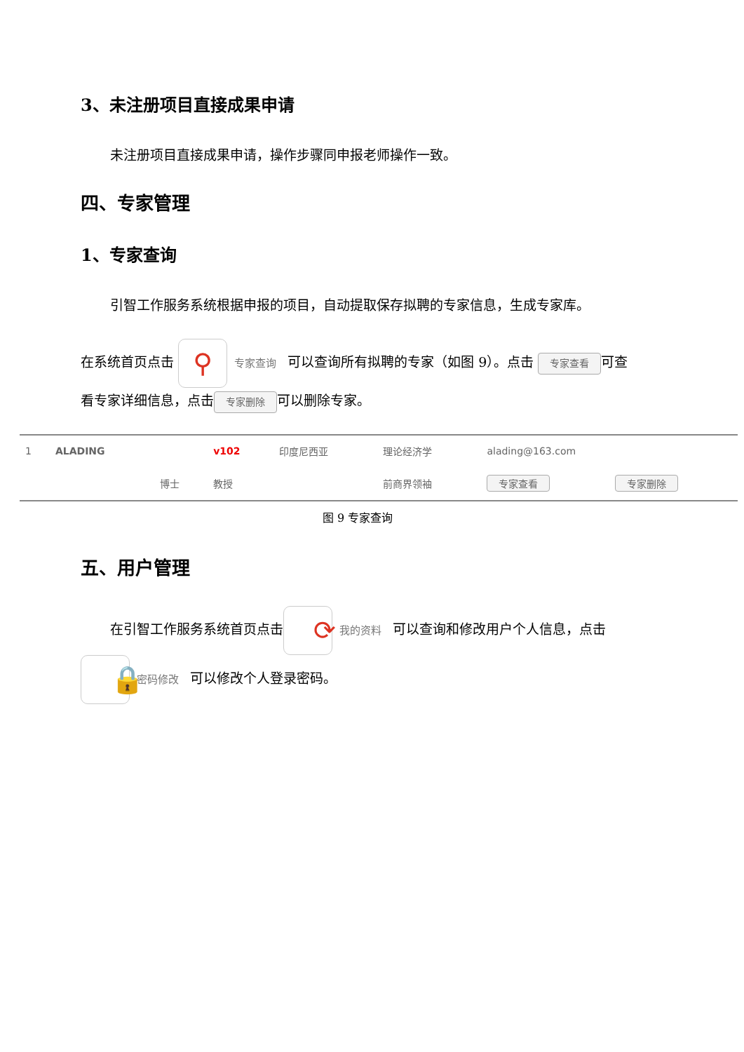3、未注册项目直接成果申请
未注册项目直接成果申请，操作步骤同申报老师操作一致。
四、专家管理
1、专家查询
引智工作服务系统根据申报的项目，自动提取保存拟聘的专家信息，生成专家库。
在系统首页点击 ⚲ 专家查询 可以查询所有拟聘的专家（如图 9）。点击 专家查看 可查看专家详细信息，点击 专家删除 可以删除专家。
| 1 | ALADING | | v102 | 印度尼西亚 | 理论经济学 | alading@163.com | |
| | | 博士 | 教授 | | 前商界领袖 | 专家查看 | 专家删除 |
图 9 专家查询
五、用户管理
在引智工作服务系统首页点击 ⟳ 我的资料 可以查询和修改用户个人信息，点击 🔒 密码修改 可以修改个人登录密码。